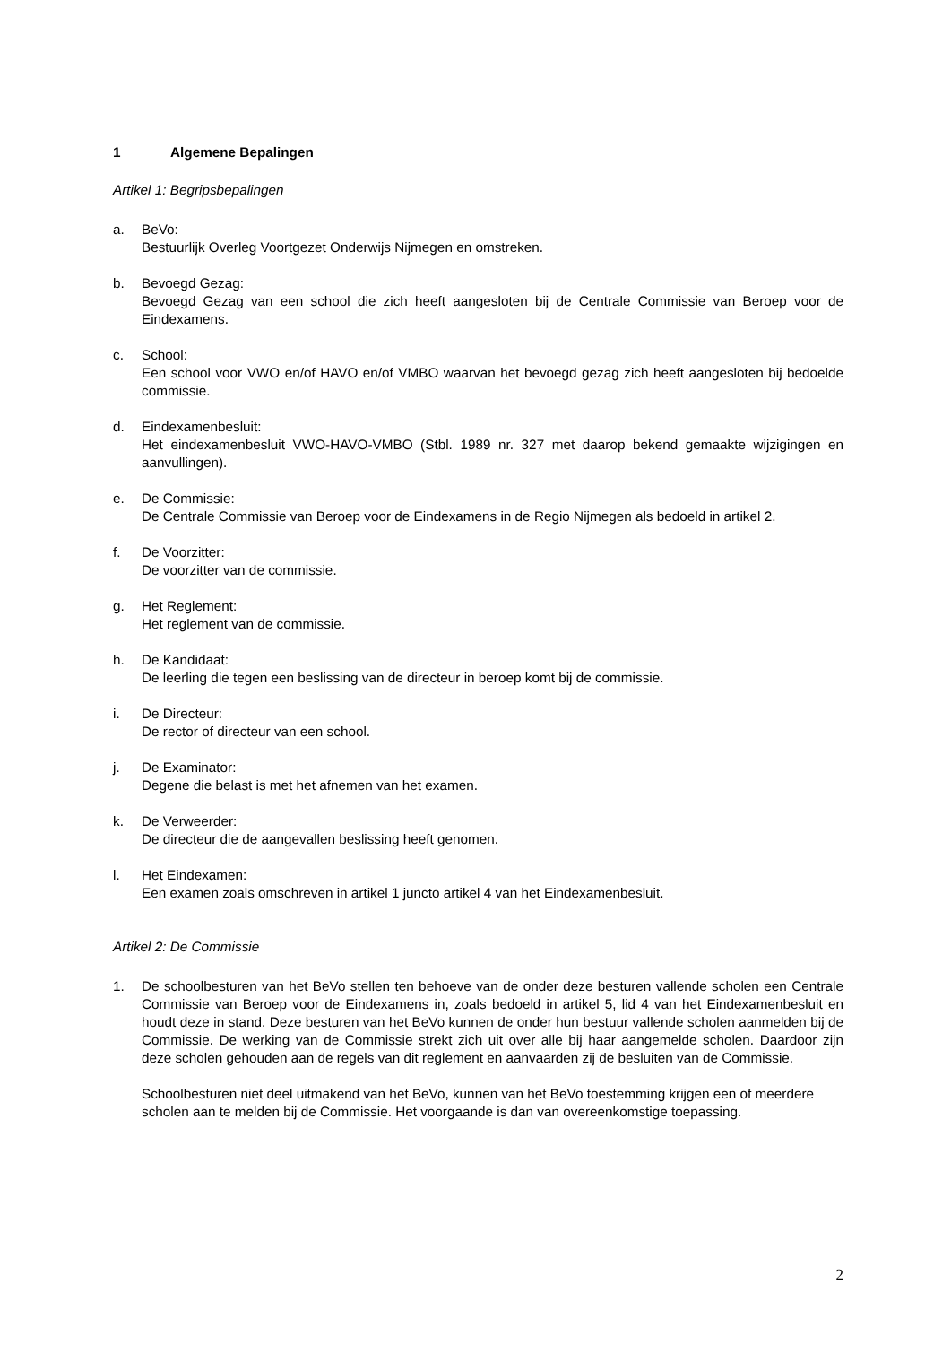1 Algemene Bepalingen
Artikel 1: Begripsbepalingen
a. BeVo:
Bestuurlijk Overleg Voortgezet Onderwijs Nijmegen en omstreken.
b. Bevoegd Gezag:
Bevoegd Gezag van een school die zich heeft aangesloten bij de Centrale Commissie van Beroep voor de Eindexamens.
c. School:
Een school voor VWO en/of HAVO en/of VMBO waarvan het bevoegd gezag zich heeft aangesloten bij bedoelde commissie.
d. Eindexamenbesluit:
Het eindexamenbesluit VWO-HAVO-VMBO (Stbl. 1989 nr. 327 met daarop bekend gemaakte wijzigingen en aanvullingen).
e. De Commissie:
De Centrale Commissie van Beroep voor de Eindexamens in de Regio Nijmegen als bedoeld in artikel 2.
f. De Voorzitter:
De voorzitter van de commissie.
g. Het Reglement:
Het reglement van de commissie.
h. De Kandidaat:
De leerling die tegen een beslissing van de directeur in beroep komt bij de commissie.
i. De Directeur:
De rector of directeur van een school.
j. De Examinator:
Degene die belast is met het afnemen van het examen.
k. De Verweerder:
De directeur die de aangevallen beslissing heeft genomen.
l. Het Eindexamen:
Een examen zoals omschreven in artikel 1 juncto artikel 4 van het Eindexamenbesluit.
Artikel 2: De Commissie
1. De schoolbesturen van het BeVo stellen ten behoeve van de onder deze besturen vallende scholen een Centrale Commissie van Beroep voor de Eindexamens in, zoals bedoeld in artikel 5, lid 4 van het Eindexamenbesluit en houdt deze in stand. Deze besturen van het BeVo kunnen de onder hun bestuur vallende scholen aanmelden bij de Commissie. De werking van de Commissie strekt zich uit over alle bij haar aangemelde scholen. Daardoor zijn deze scholen gehouden aan de regels van dit reglement en aanvaarden zij de besluiten van de Commissie.
Schoolbesturen niet deel uitmakend van het BeVo, kunnen van het BeVo toestemming krijgen een of meerdere scholen aan te melden bij de Commissie. Het voorgaande is dan van overeenkomstige toepassing.
2